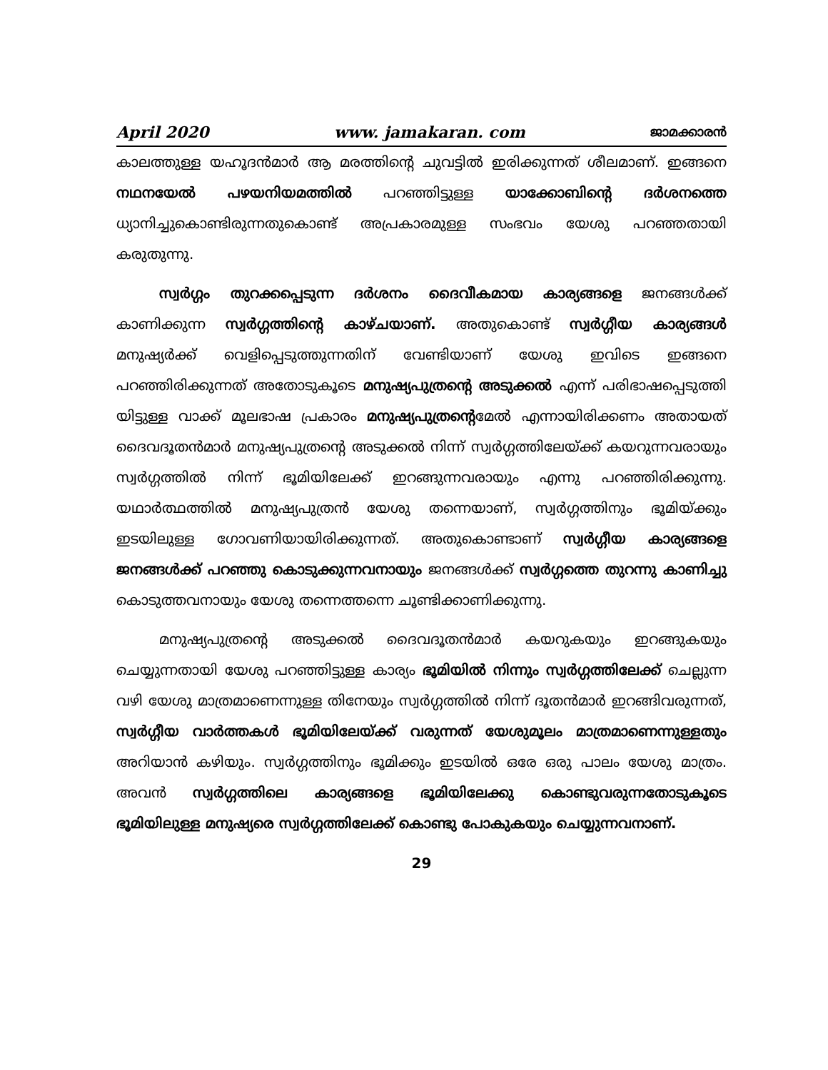April 2020 www. jamakaran. com ജാമക്കാരൻ
കാലത്തുള്ള യഹൂദൻമാർ ആ മരത്തിന്റെ ചുവട്ടിൽ ഇരിക്കുന്നത് ശീലമാണ്. ഇങ്ങനെ നഥനയേൽ പഴയനിയമത്തിൽ പറഞ്ഞിട്ടുള്ള യാക്കോബിന്റെ ദർശനത്തെ ധ്യാനിച്ചുകൊണ്ടിരുന്നതുകൊണ്ട് അപ്രകാരമുള്ള സംഭവം യേശു പറഞ്ഞതായി കരുതുന്നു.
സ്വർഗ്ഗം തുറക്കപ്പെടുന്ന ദർശനം ദൈവീകമായ കാര്യങ്ങളെ ജനങ്ങൾക്ക് കാണിക്കുന്ന സ്വർഗ്ഗത്തിന്റെ കാഴ്ചയാണ്. അതുകൊണ്ട് സ്വർഗ്ഗീയ കാര്യങ്ങൾ മനുഷ്യർക്ക് വെളിപ്പെടുത്തുന്നതിന് വേണ്ടിയാണ് യേശു ഇവിടെ ഇങ്ങനെ പറഞ്ഞിരിക്കുന്നത് അതോടുകൂടെ മനുഷ്യപുത്രന്റെ അടുക്കൽ എന്ന് പരിഭാഷപ്പെടുത്തി യിട്ടുള്ള വാക്ക് മൂലഭാഷ പ്രകാരം മനുഷ്യപുത്രന്റെമേൽ എന്നായിരിക്കണം അതായത് ദൈവദൂതൻമാർ മനുഷ്യപുത്രന്റെ അടുക്കൽ നിന്ന് സ്വർഗ്ഗത്തിലേയ്ക്ക് കയറുന്നവരായും സ്വർഗ്ഗത്തിൽ നിന്ന് ഭൂമിയിലേക്ക് ഇറങ്ങുന്നവരായും എന്നു പറഞ്ഞിരിക്കുന്നു. യഥാർത്ഥത്തിൽ മനുഷ്യപുത്രൻ യേശു തന്നെയാണ്, സ്വർഗ്ഗത്തിനും ഭൂമിയ്ക്കും ഇടയിലുള്ള ഗോവണിയായിരിക്കുന്നത്. അതുകൊണ്ടാണ് സ്വർഗ്ഗീയ കാര്യങ്ങളെ ജനങ്ങൾക്ക് പറഞ്ഞു കൊടുക്കുന്നവനായും ജനങ്ങൾക്ക് സ്വർഗ്ഗത്തെ തുറന്നു കാണിച്ചു കൊടുത്തവനായും യേശു തന്നെത്തന്നെ ചൂണ്ടിക്കാണിക്കുന്നു.
മനുഷ്യപുത്രന്റെ അടുക്കൽ ദൈവദൂതൻമാർ കയറുകയും ഇറങ്ങുകയും ചെയ്യുന്നതായി യേശു പറഞ്ഞിട്ടുള്ള കാര്യം ഭൂമിയിൽ നിന്നും സ്വർഗ്ഗത്തിലേക്ക് ചെല്ലുന്ന വഴി യേശു മാത്രമാണെന്നുള്ള തിനേയും സ്വർഗ്ഗത്തിൽ നിന്ന് ദൂതൻമാർ ഇറങ്ങിവരുന്നത്, സ്വർഗ്ഗീയ വാർത്തകൾ ഭൂമിയിലേയ്ക്ക് വരുന്നത് യേശുമൂലം മാത്രമാണെന്നുള്ളതും അറിയാൻ കഴിയും. സ്വർഗ്ഗത്തിനും ഭൂമിക്കും ഇടയിൽ ഒരേ ഒരു പാലം യേശു മാത്രം. അവൻ സ്വർഗ്ഗത്തിലെ കാര്യങ്ങളെ ഭൂമിയിലേക്കു കൊണ്ടുവരുന്നതോടുകൂടെ ഭൂമിയിലുള്ള മനുഷ്യരെ സ്വർഗ്ഗത്തിലേക്ക് കൊണ്ടു പോകുകയും ചെയ്യുന്നവനാണ്.
29